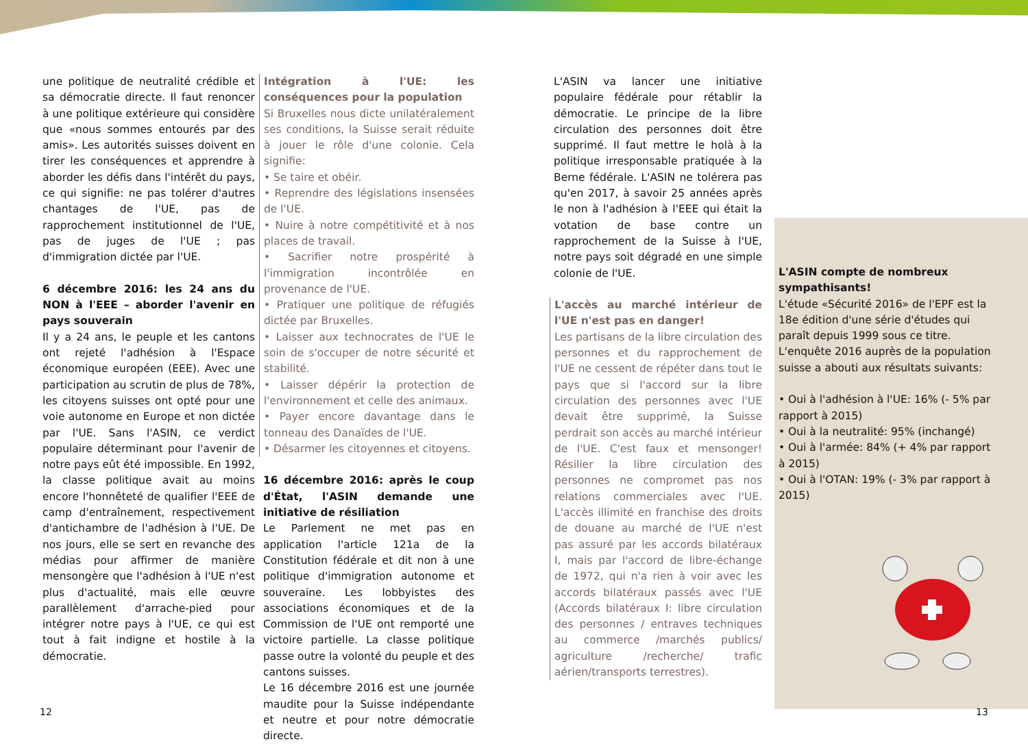une politique de neutralité crédible et sa démocratie directe. Il faut renoncer à une politique extérieure qui considère que «nous sommes entourés par des amis». Les autorités suisses doivent en tirer les conséquences et apprendre à aborder les défis dans l'intérêt du pays, ce qui signifie: ne pas tolérer d'autres chantages de l'UE, pas de rapprochement institutionnel de l'UE, pas de juges de l'UE ; pas d'immigration dictée par l'UE.
6 décembre 2016: les 24 ans du NON à l'EEE – aborder l'avenir en pays souverain
Il y a 24 ans, le peuple et les cantons ont rejeté l'adhésion à l'Espace économique européen (EEE). Avec une participation au scrutin de plus de 78%, les citoyens suisses ont opté pour une voie autonome en Europe et non dictée par l'UE. Sans l'ASIN, ce verdict populaire déterminant pour l'avenir de notre pays eût été impossible. En 1992, la classe politique avait au moins encore l'honnêteté de qualifier l'EEE de camp d'entraînement, respectivement d'antichambre de l'adhésion à l'UE. De nos jours, elle se sert en revanche des médias pour affirmer de manière mensongère que l'adhésion à l'UE n'est plus d'actualité, mais elle œuvre parallèlement d'arrache-pied pour intégrer notre pays à l'UE, ce qui est tout à fait indigne et hostile à la démocratie.
Intégration à l'UE: les conséquences pour la population
Si Bruxelles nous dicte unilatéralement ses conditions, la Suisse serait réduite à jouer le rôle d'une colonie. Cela signifie:
• Se taire et obéir.
• Reprendre des législations insensées de l'UE.
• Nuire à notre compétitivité et à nos places de travail.
• Sacrifier notre prospérité à l'immigration incontrôlée en provenance de l'UE.
• Pratiquer une politique de réfugiés dictée par Bruxelles.
• Laisser aux technocrates de l'UE le soin de s'occuper de notre sécurité et stabilité.
• Laisser dépérir la protection de l'environnement et celle des animaux.
• Payer encore davantage dans le tonneau des Danaïdes de l'UE.
• Désarmer les citoyennes et citoyens.
16 décembre 2016: après le coup d'État, l'ASIN demande une initiative de résiliation
Le Parlement ne met pas en application l'article 121a de la Constitution fédérale et dit non à une politique d'immigration autonome et souveraine. Les lobbyistes des associations économiques et de la Commission de l'UE ont remporté une victoire partielle. La classe politique passe outre la volonté du peuple et des cantons suisses.
Le 16 décembre 2016 est une journée maudite pour la Suisse indépendante et neutre et pour notre démocratie directe.
L'ASIN va lancer une initiative populaire fédérale pour rétablir la démocratie. Le principe de la libre circulation des personnes doit être supprimé. Il faut mettre le holà à la politique irresponsable pratiquée à la Berne fédérale. L'ASIN ne tolérera pas qu'en 2017, à savoir 25 années après le non à l'adhésion à l'EEE qui était la votation de base contre un rapprochement de la Suisse à l'UE, notre pays soit dégradé en une simple colonie de l'UE.
L'accès au marché intérieur de l'UE n'est pas en danger!
Les partisans de la libre circulation des personnes et du rapprochement de l'UE ne cessent de répéter dans tout le pays que si l'accord sur la libre circulation des personnes avec l'UE devait être supprimé, la Suisse perdrait son accès au marché intérieur de l'UE. C'est faux et mensonger! Résilier la libre circulation des personnes ne compromet pas nos relations commerciales avec l'UE. L'accès illimité en franchise des droits de douane au marché de l'UE n'est pas assuré par les accords bilatéraux I, mais par l'accord de libre-échange de 1972, qui n'a rien à voir avec les accords bilatéraux passés avec l'UE (Accords bilatéraux I: libre circulation des personnes / entraves techniques au commerce /marchés publics/ agriculture /recherche/ trafic aérien/transports terrestres).
L'ASIN compte de nombreux sympathisants!
L'étude «Sécurité 2016» de l'EPF est la 18e édition d'une série d'études qui paraît depuis 1999 sous ce titre. L'enquête 2016 auprès de la population suisse a abouti aux résultats suivants:
• Oui à l'adhésion à l'UE: 16% (- 5% par rapport à 2015)
• Oui à la neutralité: 95% (inchangé)
• Oui à l'armée: 84% (+ 4% par rapport à 2015)
• Oui à l'OTAN: 19% (- 3% par rapport à 2015)
12 13